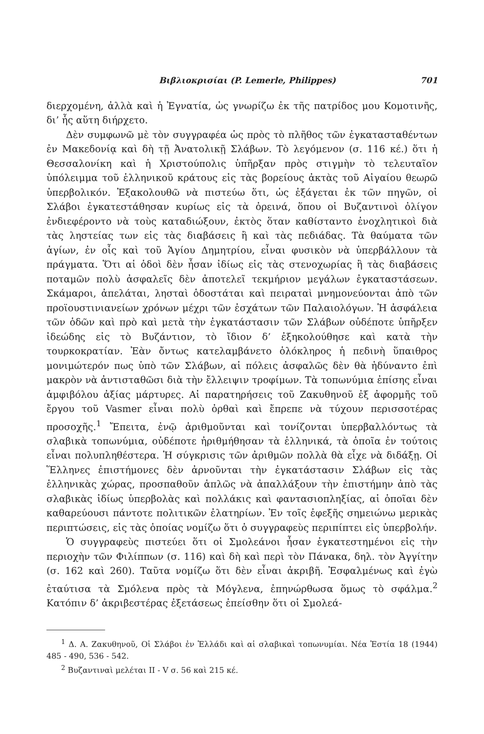Βιβλιοκρισίαι (P. Lemerle, Philippes) 701
διερχομένη, ἀλλὰ καὶ ἡ Ἐγνατία, ὡς γνωρίζω ἐκ τῆς πατρίδος μου Κομοτινῆς, δι’ ἧς αὕτη διήρχετο.
Δὲν συμφωνῶ μὲ τὸν συγγραφέα ὡς πρὸς τὸ πλῆθος τῶν ἐγκατασταθέντων ἐν Μακεδονίᾳ καὶ δὴ τῇ Ἀνατολικῇ Σλάβων. Τὸ λεγόμενον (σ. 116 κέ.) ὅτι ἡ Θεσσαλονίκη καὶ ἡ Χριστούπολις ὑπῆρξαν πρὸς στιγμὴν τὸ τελευταῖον ὑπόλειμμα τοῦ ἑλληνικοῦ κράτους εἰς τὰς βορείους ἀκτὰς τοῦ Αἰγαίου θεωρῶ ὑπερβολικόν. Ἐξακολουθῶ νὰ πιστεύω ὅτι, ὡς ἐξάγεται ἐκ τῶν πηγῶν, οἱ Σλάβοι ἐγκατεστάθησαν κυρίως εἰς τὰ ὀρεινά, ὅπου οἱ Βυζαντινοὶ ὀλίγον ἐνδιεφέροντο νὰ τοὺς καταδιώξουν, ἐκτὸς ὅταν καθίσταντο ἐνοχλητικοὶ διὰ τὰς ληστείας των εἰς τὰς διαβάσεις ἢ καὶ τὰς πεδιάδας. Τὰ θαύματα τῶν ἁγίων, ἐν οἷς καὶ τοῦ Ἁγίου Δημητρίου, εἶναι φυσικὸν νὰ ὑπερβάλλουν τὰ πράγματα. Ὅτι αἱ ὁδοὶ δὲν ἦσαν ἰδίως εἰς τὰς στενοχωρίας ἢ τὰς διαβάσεις ποταμῶν πολὺ ἀσφαλεῖς δὲν ἀποτελεῖ τεκμήριον μεγάλων ἐγκαταστάσεων. Σκάμαροι, ἀπελάται, λησταὶ ὁδοστάται καὶ πειραταὶ μνημονεύονται ἀπὸ τῶν προϊουστινιανείων χρόνων μέχρι τῶν ἐσχάτων τῶν Παλαιολόγων. Ἡ ἀσφάλεια τῶν ὁδῶν καὶ πρὸ καὶ μετὰ τὴν ἐγκατάστασιν τῶν Σλάβων οὐδέποτε ὑπῆρξεν ἰδεώδης εἰς τὸ Βυζάντιον, τὸ ἴδιον δ’ ἐξηκολούθησε καὶ κατὰ τὴν τουρκοκρατίαν. Ἐὰν ὄντως κατελαμβάνετο ὁλόκληρος ἡ πεδινὴ ὕπαιθρος μονιμώτερόν πως ὑπὸ τῶν Σλάβων, αἱ πόλεις ἀσφαλῶς δὲν θὰ ἠδύναντο ἐπὶ μακρὸν νὰ ἀντισταθῶσι διὰ τὴν ἔλλειψιν τροφίμων. Τὰ τοπωνύμια ἐπίσης εἶναι ἀμφιβόλου ἀξίας μάρτυρες. Αἱ παρατηρήσεις τοῦ Ζακυθηνοῦ ἐξ ἀφορμῆς τοῦ ἔργου τοῦ Vasmer εἶναι πολὺ ὀρθαὶ καὶ ἔπρεπε νὰ τύχουν περισσοτέρας προσοχῆς.<sup>1</sup> Ἔπειτα, ἐνῷ ἀριθμοῦνται καὶ τονίζονται ὑπερβαλλόντως τὰ σλαβικὰ τοπωνύμια, οὐδέποτε ἠριθμήθησαν τὰ ἑλληνικά, τὰ ὁποῖα ἐν τούτοις εἶναι πολυπληθέστερα. Ἡ σύγκρισις τῶν ἀριθμῶν πολλὰ θὰ εἶχε νὰ διδάξῃ. Οἱ Ἕλληνες ἐπιστήμονες δὲν ἀρνοῦνται τὴν ἐγκατάστασιν Σλάβων εἰς τὰς ἑλληνικὰς χώρας, προσπαθοῦν ἁπλῶς νὰ ἀπαλλάξουν τὴν ἐπιστήμην ἀπὸ τὰς σλαβικὰς ἰδίως ὑπερβολὰς καὶ πολλάκις καὶ φαντασιοπληξίας, αἱ ὁποῖαι δὲν καθαρεύουσι πάντοτε πολιτικῶν ἐλατηρίων. Ἐν τοῖς ἐφεξῆς σημειώνω μερικὰς περιπτώσεις, εἰς τὰς ὁποίας νομίζω ὅτι ὁ συγγραφεὺς περιπίπτει εἰς ὑπερβολήν.
Ὁ συγγραφεὺς πιστεύει ὅτι οἱ Σμολεάνοι ἦσαν ἐγκατεστημένοι εἰς τὴν περιοχὴν τῶν Φιλίππων (σ. 116) καὶ δὴ καὶ περὶ τὸν Πάνακα, δηλ. τὸν Ἀγγίτην (σ. 162 καὶ 260). Ταῦτα νομίζω ὅτι δὲν εἶναι ἀκριβῆ. Ἐσφαλμένως καὶ ἐγὼ ἐταύτισα τὰ Σμόλενα πρὸς τὰ Μόγλενα, ἐπηνώρθωσα ὅμως τὸ σφάλμα.<sup>2</sup> Κατόπιν δ’ ἀκριβεστέρας ἐξετάσεως ἐπείσθην ὅτι οἱ Σμολεά-
<sup>1</sup> Δ. Α. Ζακυθηνοῦ, Οἱ Σλάβοι ἐν Ἑλλάδι καὶ αἱ σλαβικαὶ τοπωνυμίαι. Νέα Ἑστία 18 (1944) 485 - 490, 536 - 542.
<sup>2</sup> Βυζαντιναὶ μελέται II - V σ. 56 καὶ 215 κέ.